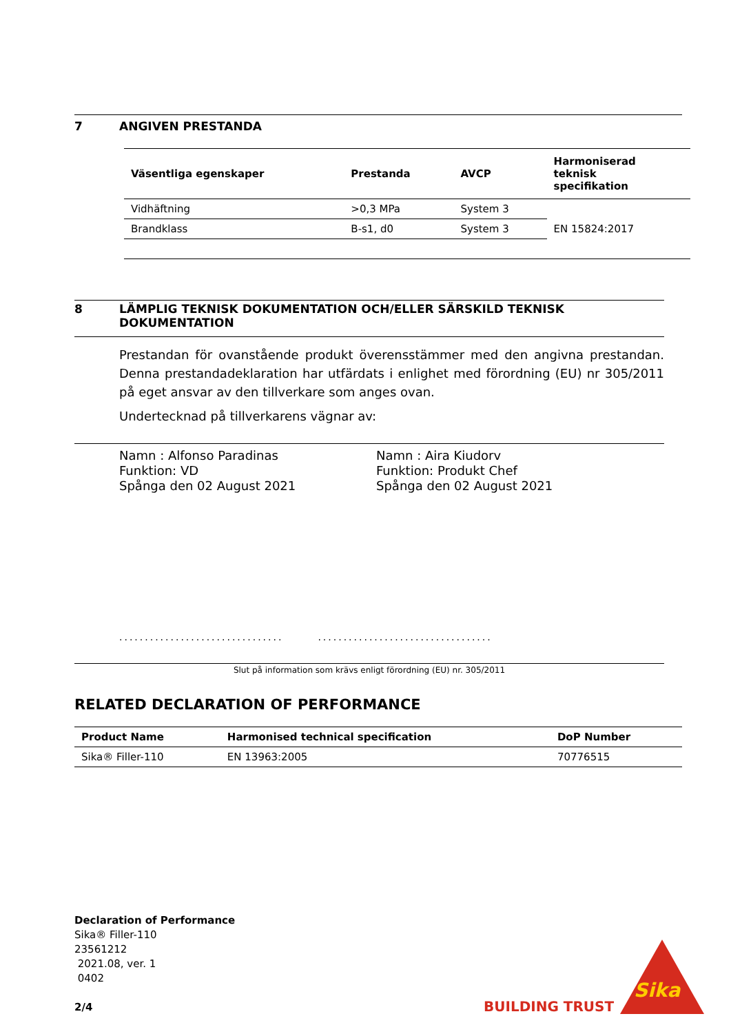7 ANGIVEN PRESTANDA
| Väsentliga egenskaper | Prestanda | AVCP | Harmoniserad teknisk specifikation |
| --- | --- | --- | --- |
| Vidhäftning | >0,3 MPa | System 3 | EN 15824:2017 |
| Brandklass | B-s1, d0 | System 3 | |
8 LÄMPLIG TEKNISK DOKUMENTATION OCH/ELLER SÄRSKILD TEKNISK DOKUMENTATION
Prestandan för ovanstående produkt överensstämmer med den angivna prestandan. Denna prestandadeklaration har utfärdats i enlighet med förordning (EU) nr 305/2011 på eget ansvar av den tillverkare som anges ovan.
Undertecknad på tillverkarens vägnar av:
Namn : Alfonso Paradinas
Funktion: VD
Spånga den 02 August 2021
Namn : Aira Kiudorv
Funktion: Produkt Chef
Spånga den 02 August 2021
..................................................................
Slut på information som krävs enligt förordning (EU) nr. 305/2011
RELATED DECLARATION OF PERFORMANCE
| Product Name | Harmonised technical specification | DoP Number |
| --- | --- | --- |
| Sika® Filler-110 | EN 13963:2005 | 70776515 |
Declaration of Performance
Sika® Filler-110
23561212
2021.08, ver. 1
0402
2/4
BUILDING TRUST
Sika